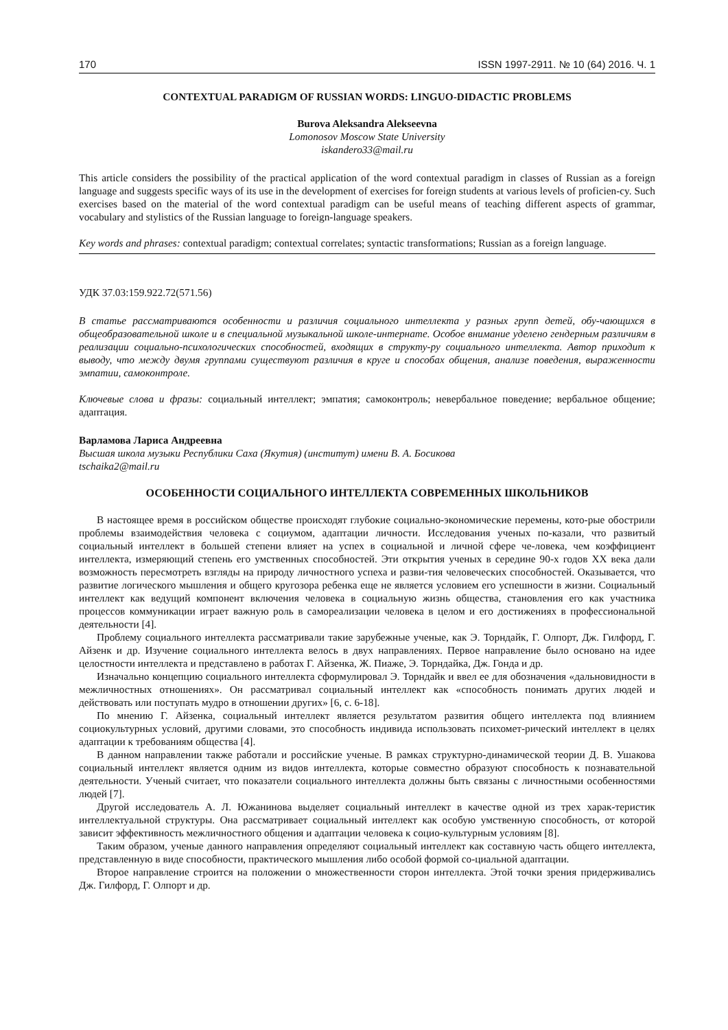170 ISSN 1997-2911. № 10 (64) 2016. Ч. 1
CONTEXTUAL PARADIGM OF RUSSIAN WORDS: LINGUO-DIDACTIC PROBLEMS
Burova Aleksandra Alekseevna
Lomonosov Moscow State University
iskandero33@mail.ru
This article considers the possibility of the practical application of the word contextual paradigm in classes of Russian as a foreign language and suggests specific ways of its use in the development of exercises for foreign students at various levels of proficien-cy. Such exercises based on the material of the word contextual paradigm can be useful means of teaching different aspects of grammar, vocabulary and stylistics of the Russian language to foreign-language speakers.
Key words and phrases: contextual paradigm; contextual correlates; syntactic transformations; Russian as a foreign language.
УДК 37.03:159.922.72(571.56)
В статье рассматриваются особенности и различия социального интеллекта у разных групп детей, обу-чающихся в общеобразовательной школе и в специальной музыкальной школе-интернате. Особое внимание уделено гендерным различиям в реализации социально-психологических способностей, входящих в структу-ру социального интеллекта. Автор приходит к выводу, что между двумя группами существуют различия в круге и способах общения, анализе поведения, выраженности эмпатии, самоконтроле.
Ключевые слова и фразы: социальный интеллект; эмпатия; самоконтроль; невербальное поведение; вербальное общение; адаптация.
Варламова Лариса Андреевна
Высшая школа музыки Республики Саха (Якутия) (институт) имени В. А. Босикова
tschaika2@mail.ru
ОСОБЕННОСТИ СОЦИАЛЬНОГО ИНТЕЛЛЕКТА СОВРЕМЕННЫХ ШКОЛЬНИКОВ
В настоящее время в российском обществе происходят глубокие социально-экономические перемены, кото-рые обострили проблемы взаимодействия человека с социумом, адаптации личности. Исследования ученых по-казали, что развитый социальный интеллект в большей степени влияет на успех в социальной и личной сфере че-ловека, чем коэффициент интеллекта, измеряющий степень его умственных способностей. Эти открытия ученых в середине 90-х годов XX века дали возможность пересмотреть взгляды на природу личностного успеха и разви-тия человеческих способностей. Оказывается, что развитие логического мышления и общего кругозора ребенка еще не является условием его успешности в жизни. Социальный интеллект как ведущий компонент включения человека в социальную жизнь общества, становления его как участника процессов коммуникации играет важную роль в самореализации человека в целом и его достижениях в профессиональной деятельности [4].
Проблему социального интеллекта рассматривали такие зарубежные ученые, как Э. Торндайк, Г. Олпорт, Дж. Гилфорд, Г. Айзенк и др. Изучение социального интеллекта велось в двух направлениях. Первое направление было основано на идее целостности интеллекта и представлено в работах Г. Айзенка, Ж. Пиаже, Э. Торндайка, Дж. Гонда и др.
Изначально концепцию социального интеллекта сформулировал Э. Торндайк и ввел ее для обозначения «дальновидности в межличностных отношениях». Он рассматривал социальный интеллект как «способность понимать других людей и действовать или поступать мудро в отношении других» [6, с. 6-18].
По мнению Г. Айзенка, социальный интеллект является результатом развития общего интеллекта под влиянием социокультурных условий, другими словами, это способность индивида использовать психомет-рический интеллект в целях адаптации к требованиям общества [4].
В данном направлении также работали и российские ученые. В рамках структурно-динамической теории Д. В. Ушакова социальный интеллект является одним из видов интеллекта, которые совместно образуют способность к познавательной деятельности. Ученый считает, что показатели социального интеллекта должны быть связаны с личностными особенностями людей [7].
Другой исследователь А. Л. Южанинова выделяет социальный интеллект в качестве одной из трех харак-теристик интеллектуальной структуры. Она рассматривает социальный интеллект как особую умственную способность, от которой зависит эффективность межличностного общения и адаптации человека к социо-культурным условиям [8].
Таким образом, ученые данного направления определяют социальный интеллект как составную часть общего интеллекта, представленную в виде способности, практического мышления либо особой формой со-циальной адаптации.
Второе направление строится на положении о множественности сторон интеллекта. Этой точки зрения придерживались Дж. Гилфорд, Г. Олпорт и др.